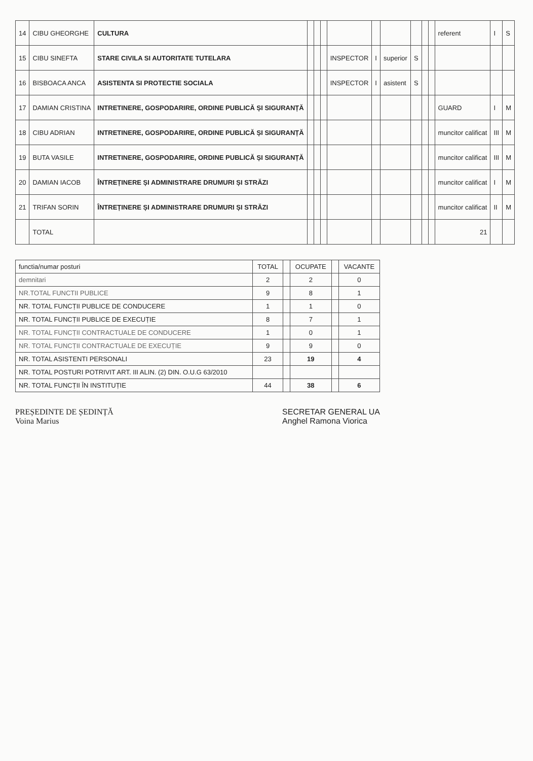| 14 | CIBU GHEORGHE | CULTURA | | | | | | | | | | referent | I | S |
| 15 | CIBU SINEFTA | STARE CIVILA SI AUTORITATE TUTELARA | | | | INSPECTOR | I | superior | S | | | | | |
| 16 | BISBOACA ANCA | ASISTENTA SI PROTECTIE SOCIALA | | | | INSPECTOR | I | asistent | S | | | | | |
| 17 | DAMIAN CRISTINA | INTRETINERE, GOSPODARIRE, ORDINE PUBLICĂ ȘI SIGURANȚĂ | | | | | | | | | | GUARD | I | M |
| 18 | CIBU ADRIAN | INTRETINERE, GOSPODARIRE, ORDINE PUBLICĂ ȘI SIGURANȚĂ | | | | | | | | | | muncitor calificat | III | M |
| 19 | BUTA VASILE | INTRETINERE, GOSPODARIRE, ORDINE PUBLICĂ ȘI SIGURANȚĂ | | | | | | | | | | muncitor calificat | III | M |
| 20 | DAMIAN IACOB | ÎNTREȚINERE ȘI ADMINISTRARE DRUMURI ȘI STRĂZI | | | | | | | | | | muncitor calificat | I | M |
| 21 | TRIFAN SORIN | ÎNTREȚINERE ȘI ADMINISTRARE DRUMURI ȘI STRĂZI | | | | | | | | | | muncitor calificat | II | M |
| | TOTAL | | | | | | | | | | | 21 | | |
| functia/numar posturi | TOTAL | | OCUPATE | | VACANTE |
| demnitari | 2 | | 2 | | 0 |
| NR.TOTAL FUNCTII PUBLICE | 9 | | 8 | | 1 |
| NR. TOTAL FUNCȚII PUBLICE DE CONDUCERE | 1 | | 1 | | 0 |
| NR. TOTAL FUNCȚII PUBLICE DE EXECUȚIE | 8 | | 7 | | 1 |
| NR. TOTAL FUNCȚII CONTRACTUALE DE CONDUCERE | 1 | | 0 | | 1 |
| NR. TOTAL FUNCȚII CONTRACTUALE DE EXECUȚIE | 9 | | 9 | | 0 |
| NR. TOTAL ASISTENTI PERSONALI | 23 | | 19 | | 4 |
| NR. TOTAL POSTURI POTRIVIT ART. III ALIN. (2) DIN. O.U.G 63/2010 | | | | | |
| NR. TOTAL FUNCȚII ÎN INSTITUȚIE | 44 | | 38 | | 6 |
PREȘEDINTE DE ȘEDINȚĂ
Voina Marius
SECRETAR GENERAL UA
Anghel Ramona Viorica